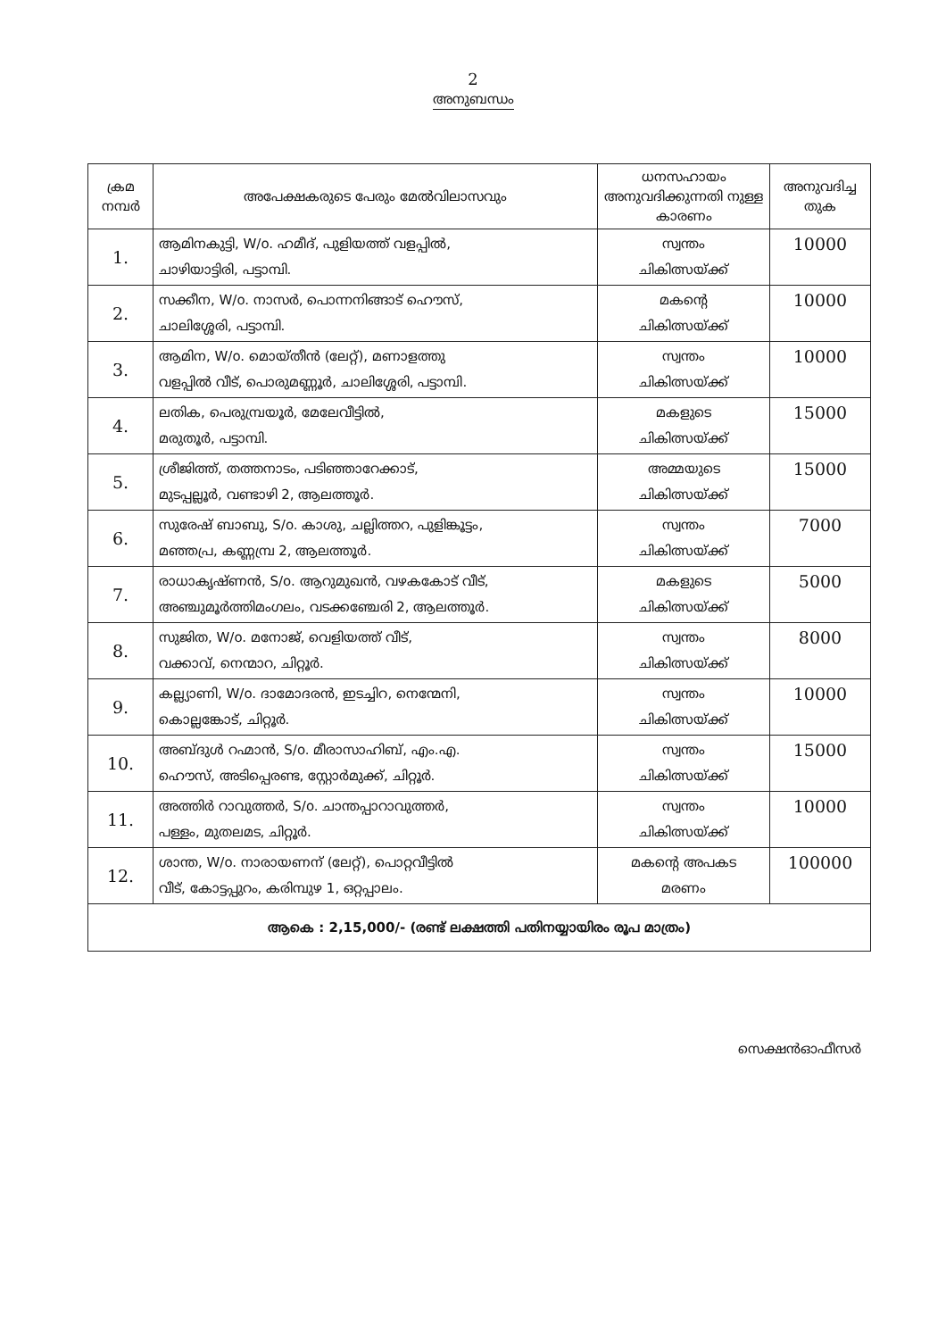2
അനുബന്ധം
| ക്രമ നമ്പർ | അപേക്ഷകരുടെ പേരും മേൽവിലാസവും | ധനസഹായം അനുവദിക്കുന്നതി നുള്ള കാരണം | അനുവദിച്ച തുക |
| --- | --- | --- | --- |
| 1. | ആമിനകുട്ടി, W/o. ഹമീദ്, പുളിയത്ത് വളപ്പിൽ, ചാഴിയാട്ടിരി, പട്ടാമ്പി. | സ്വന്തം ചികിത്സയ്ക്ക് | 10000 |
| 2. | സക്കീന, W/o. നാസർ, പൊന്നനിങ്ങാട് ഹൌസ്, ചാലിശ്ശേരി, പട്ടാമ്പി. | മകന്റെ ചികിത്സയ്ക്ക് | 10000 |
| 3. | ആമിന, W/o. മൊയ്തീൻ (ലേറ്റ്), മണാളത്തു വളപ്പിൽ വീട്, പൊരുമണ്ണൂർ, ചാലിശ്ശേരി, പട്ടാമ്പി. | സ്വന്തം ചികിത്സയ്ക്ക് | 10000 |
| 4. | ലതിക, പെരുമ്പ്രയൂർ, മേലേവീട്ടിൽ, മരുതൂർ, പട്ടാമ്പി. | മകളുടെ ചികിത്സയ്ക്ക് | 15000 |
| 5. | ശ്രീജിത്ത്, തത്തനാടം, പടിഞ്ഞാറേക്കാട്, മുടപ്പല്ലൂർ, വണ്ടാഴി 2, ആലത്തൂർ. | അമ്മയുടെ ചികിത്സയ്ക്ക് | 15000 |
| 6. | സുരേഷ് ബാബു, S/o. കാശു, ചല്ലിത്തറ, പുളിങ്കൂട്ടം, മഞ്ഞപ്ര, കണ്ണമ്പ്ര 2, ആലത്തൂർ. | സ്വന്തം ചികിത്സയ്ക്ക് | 7000 |
| 7. | രാധാകൃഷ്ണൻ, S/o. ആറുമുഖൻ, വഴകകോട് വീട്, അഞ്ചുമൂർത്തിമംഗലം, വടക്കഞ്ചേരി 2, ആലത്തൂർ. | മകളുടെ ചികിത്സയ്ക്ക് | 5000 |
| 8. | സുജിത, W/o. മനോജ്, വെളിയത്ത് വീട്, വക്കാവ്, നെന്മാറ, ചിറ്റൂർ. | സ്വന്തം ചികിത്സയ്ക്ക് | 8000 |
| 9. | കല്ല്യാണി, W/o. ദാമോദരൻ, ഇടച്ചിറ, നെന്മേനി, കൊല്ലങ്കോട്, ചിറ്റൂർ. | സ്വന്തം ചികിത്സയ്ക്ക് | 10000 |
| 10. | അബ്ദുൾ റഹ്മാൻ, S/o. മീരാസാഹിബ്, എം.എ. ഹൌസ്, അടിപ്പെരണ്ട, സ്റ്റോർമുക്ക്, ചിറ്റൂർ. | സ്വന്തം ചികിത്സയ്ക്ക് | 15000 |
| 11. | അത്തിർ റാവുത്തർ, S/o. ചാന്തപ്പാറാവുത്തർ, പള്ളം, മുതലമട, ചിറ്റൂർ. | സ്വന്തം ചികിത്സയ്ക്ക് | 10000 |
| 12. | ശാന്ത, W/o. നാരായണന് (ലേറ്റ്), പൊറ്റവീട്ടിൽ വീട്, കോട്ടപ്പുറം, കരിമ്പുഴ 1, ഒറ്റപ്പാലം. | മകന്റെ അപകട മരണം | 100000 |
| ആകെ : 2,15,000/- (രണ്ട് ലക്ഷത്തി പതിനയ്യായിരം രൂപ മാത്രം) | | | |
സെക്ഷൻഓഫീസർ